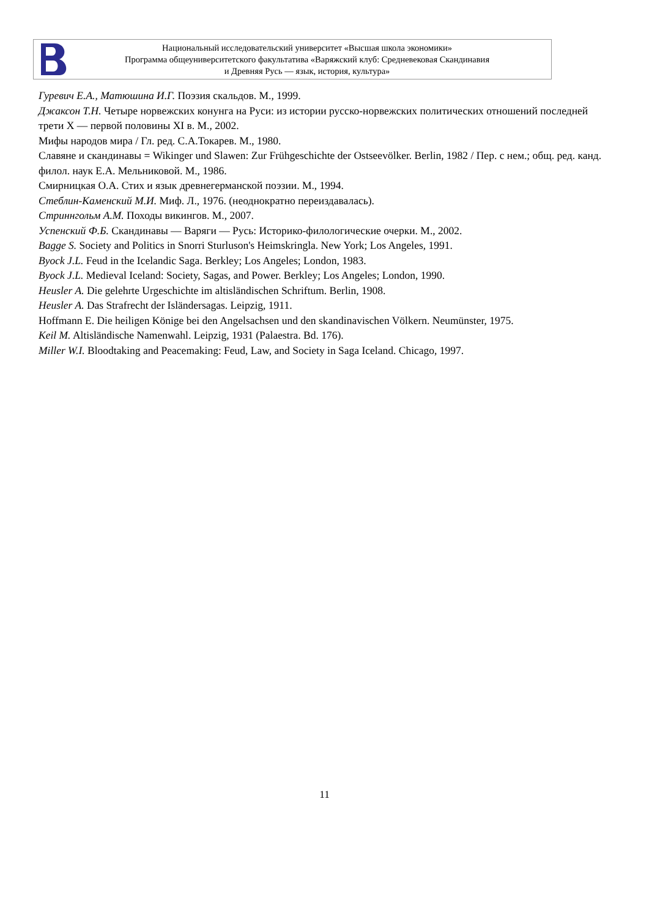Национальный исследовательский университет «Высшая школа экономики»
Программа общеуниверситетского факультатива «Варяжский клуб: Средневековая Скандинавия
и Древняя Русь — язык, история, культура»
Гуревич Е.А., Матюшина И.Г. Поэзия скальдов. М., 1999.
Джаксон Т.Н. Четыре норвежских конунга на Руси: из истории русско-норвежских политических отношений последней трети X — первой половины XI в. М., 2002.
Мифы народов мира / Гл. ред. С.А.Токарев. М., 1980.
Славяне и скандинавы = Wikinger und Slawen: Zur Frühgeschichte der Ostseevölker. Berlin, 1982 / Пер. с нем.; общ. ред. канд. филол. наук Е.А. Мельниковой. М., 1986.
Смирницкая О.А. Стих и язык древнегерманской поэзии. М., 1994.
Стеблин-Каменский М.И. Миф. Л., 1976. (неоднократно переиздавалась).
Стриннгольм А.М. Походы викингов. М., 2007.
Успенский Ф.Б. Скандинавы — Варяги — Русь: Историко-филологические очерки. М., 2002.
Bagge S. Society and Politics in Snorri Sturluson's Heimskringla. New York; Los Angeles, 1991.
Byock J.L. Feud in the Icelandic Saga. Berkley; Los Angeles; London, 1983.
Byock J.L. Medieval Iceland: Society, Sagas, and Power. Berkley; Los Angeles; London, 1990.
Heusler A. Die gelehrte Urgeschichte im altisländischen Schriftum. Berlin, 1908.
Heusler A. Das Strafrecht der Isländersagas. Leipzig, 1911.
Hoffmann E. Die heiligen Könige bei den Angelsachsen und den skandinavischen Völkern. Neumünster, 1975.
Keil M. Altisländische Namenwahl. Leipzig, 1931 (Palaestra. Bd. 176).
Miller W.I. Bloodtaking and Peacemaking: Feud, Law, and Society in Saga Iceland. Chicago, 1997.
11